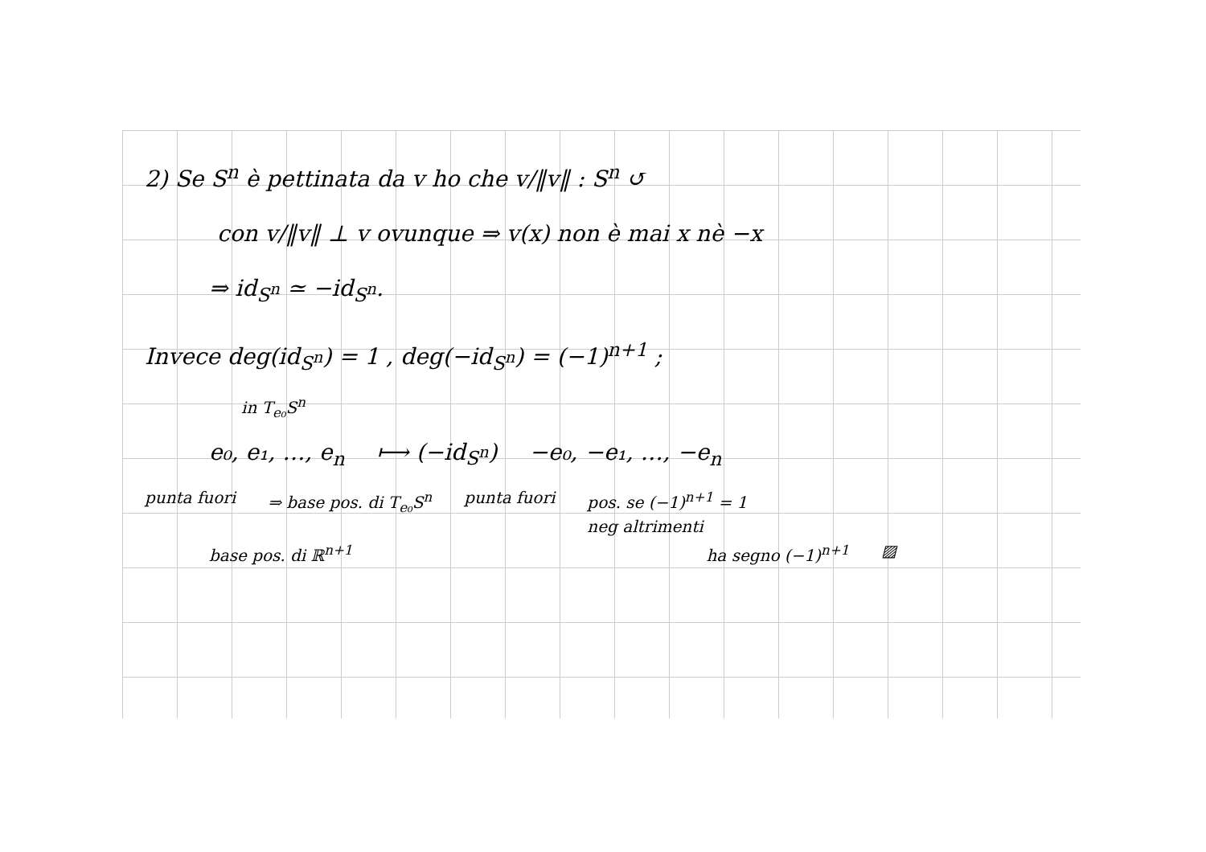2) Se S<sup>n</sup> è pettinata da v ho che v/‖v‖ : S<sup>n</sup> ↺
con v/‖v‖ ⊥ v ovunque ⇒ v(x) non è mai x nè −x
⇒ id<sub>S<sup>n</sup></sub> ≃ −id<sub>S<sup>n</sup></sub>.
Invece deg(id<sub>S<sup>n</sup></sub>) = 1 , deg(−id<sub>S<sup>n</sup></sub>) = (−1)<sup>n+1</sup> ;
in T<sub>e₀</sub>S<sup>n</sup>
e₀, e₁, …, e<sub>n</sub> ⟼ (−id<sub>S<sup>n</sup></sub>) −e₀, −e₁, …, −e<sub>n</sub>
punta fuori ⇒ base pos. di T<sub>e₀</sub>S<sup>n</sup> punta fuori pos. se (−1)<sup>n+1</sup> = 1
neg altrimenti
base pos. di ℝ<sup>n+1</sup> ha segno (−1)<sup>n+1</sup> ▨